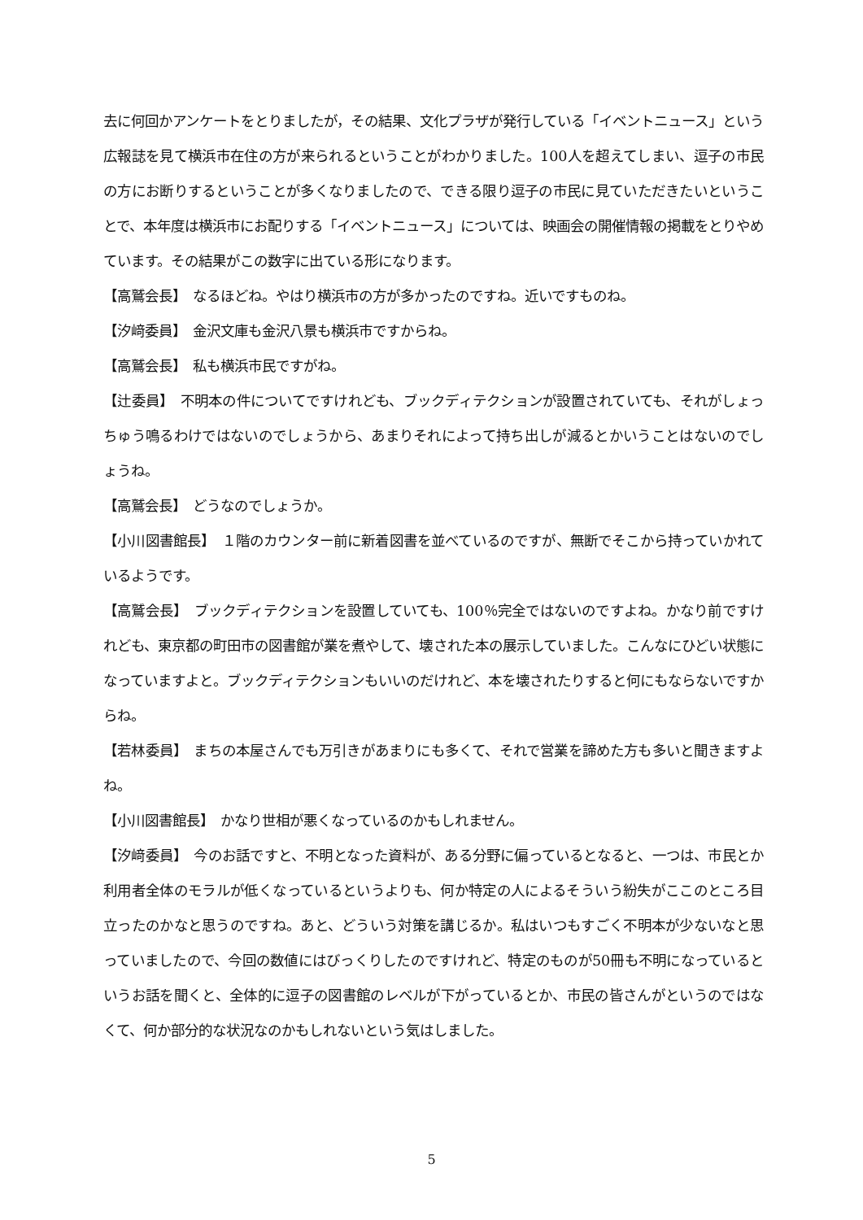去に何回かアンケートをとりましたが，その結果、文化プラザが発行している「イベントニュース」という広報誌を見て横浜市在住の方が来られるということがわかりました。100人を超えてしまい、逗子の市民の方にお断りするということが多くなりましたので、できる限り逗子の市民に見ていただきたいということで、本年度は横浜市にお配りする「イベントニュース」については、映画会の開催情報の掲載をとりやめています。その結果がこの数字に出ている形になります。
【高鷲会長】　なるほどね。やはり横浜市の方が多かったのですね。近いですものね。
【汐﨑委員】　金沢文庫も金沢八景も横浜市ですからね。
【高鷲会長】　私も横浜市民ですがね。
【辻委員】　不明本の件についてですけれども、ブックディテクションが設置されていても、それがしょっちゅう鳴るわけではないのでしょうから、あまりそれによって持ち出しが減るとかいうことはないのでしょうね。
【高鷲会長】　どうなのでしょうか。
【小川図書館長】　１階のカウンター前に新着図書を並べているのですが、無断でそこから持っていかれているようです。
【高鷲会長】　ブックディテクションを設置していても、100％完全ではないのですよね。かなり前ですけれども、東京都の町田市の図書館が業を煮やして、壊された本の展示していました。こんなにひどい状態になっていますよと。ブックディテクションもいいのだけれど、本を壊されたりすると何にもならないですからね。
【若林委員】　まちの本屋さんでも万引きがあまりにも多くて、それで営業を諦めた方も多いと聞きますよね。
【小川図書館長】　かなり世相が悪くなっているのかもしれません。
【汐﨑委員】　今のお話ですと、不明となった資料が、ある分野に偏っているとなると、一つは、市民とか利用者全体のモラルが低くなっているというよりも、何か特定の人によるそういう紛失がここのところ目立ったのかなと思うのですね。あと、どういう対策を講じるか。私はいつもすごく不明本が少ないなと思っていましたので、今回の数値にはびっくりしたのですけれど、特定のものが50冊も不明になっているというお話を聞くと、全体的に逗子の図書館のレベルが下がっているとか、市民の皆さんがというのではなくて、何か部分的な状況なのかもしれないという気はしました。
5